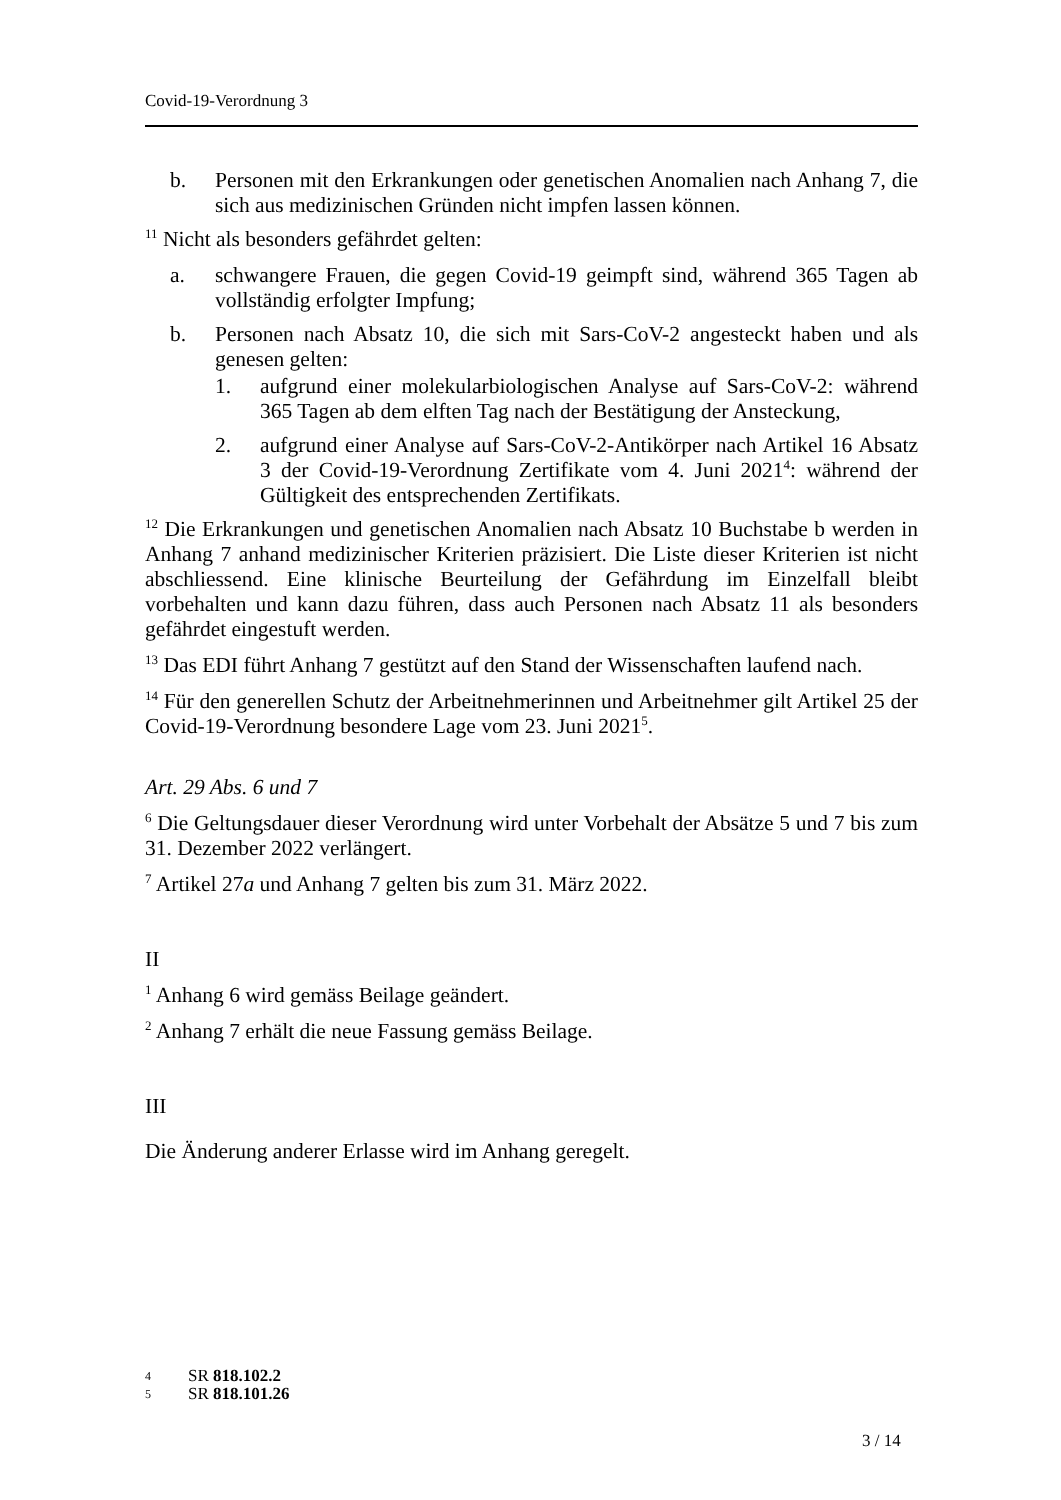Covid-19-Verordnung 3
b. Personen mit den Erkrankungen oder genetischen Anomalien nach Anhang 7, die sich aus medizinischen Gründen nicht impfen lassen können.
<sup>11</sup> Nicht als besonders gefährdet gelten:
a. schwangere Frauen, die gegen Covid-19 geimpft sind, während 365 Tagen ab vollständig erfolgter Impfung;
b. Personen nach Absatz 10, die sich mit Sars-CoV-2 angesteckt haben und als genesen gelten:
1. aufgrund einer molekularbiologischen Analyse auf Sars-CoV-2: während 365 Tagen ab dem elften Tag nach der Bestätigung der Ansteckung,
2. aufgrund einer Analyse auf Sars-CoV-2-Antikörper nach Artikel 16 Absatz 3 der Covid-19-Verordnung Zertifikate vom 4. Juni 2021<sup>4</sup>: während der Gültigkeit des entsprechenden Zertifikats.
<sup>12</sup> Die Erkrankungen und genetischen Anomalien nach Absatz 10 Buchstabe b werden in Anhang 7 anhand medizinischer Kriterien präzisiert. Die Liste dieser Kriterien ist nicht abschliessend. Eine klinische Beurteilung der Gefährdung im Einzelfall bleibt vorbehalten und kann dazu führen, dass auch Personen nach Absatz 11 als besonders gefährdet eingestuft werden.
<sup>13</sup> Das EDI führt Anhang 7 gestützt auf den Stand der Wissenschaften laufend nach.
<sup>14</sup> Für den generellen Schutz der Arbeitnehmerinnen und Arbeitnehmer gilt Artikel 25 der Covid-19-Verordnung besondere Lage vom 23. Juni 2021<sup>5</sup>.
Art. 29 Abs. 6 und 7
<sup>6</sup> Die Geltungsdauer dieser Verordnung wird unter Vorbehalt der Absätze 5 und 7 bis zum 31. Dezember 2022 verlängert.
<sup>7</sup> Artikel 27a und Anhang 7 gelten bis zum 31. März 2022.
II
<sup>1</sup> Anhang 6 wird gemäss Beilage geändert.
<sup>2</sup> Anhang 7 erhält die neue Fassung gemäss Beilage.
III
Die Änderung anderer Erlasse wird im Anhang geregelt.
4 SR 818.102.2
5 SR 818.101.26
3 / 14